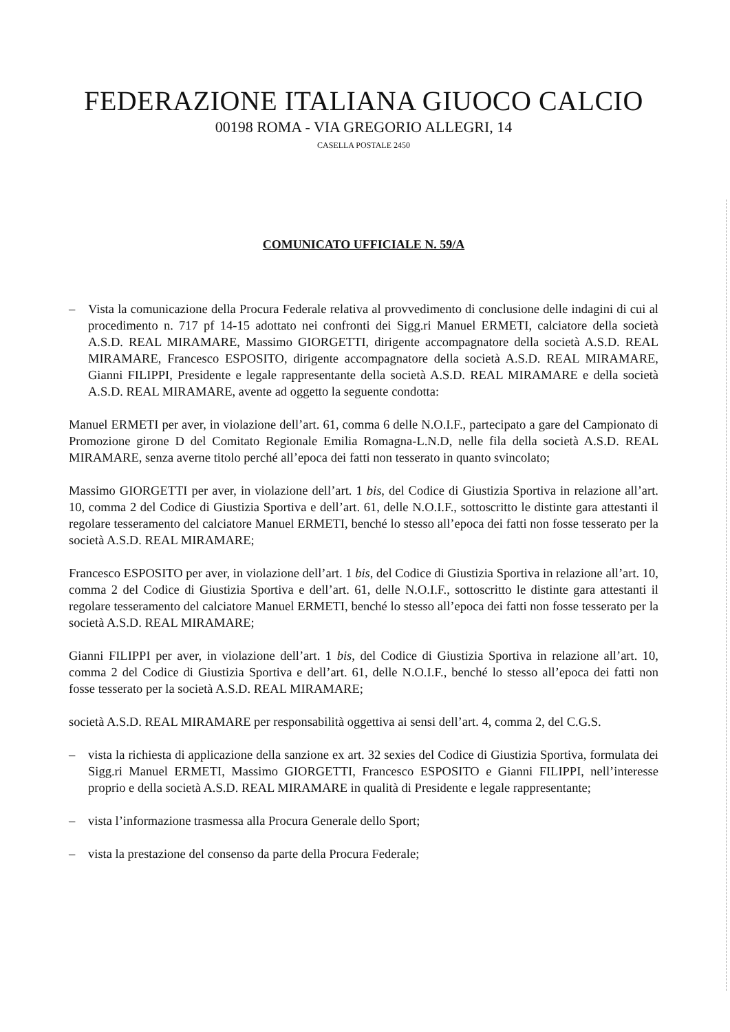FEDERAZIONE ITALIANA GIUOCO CALCIO
00198 ROMA - VIA GREGORIO ALLEGRI, 14
CASELLA POSTALE 2450
COMUNICATO UFFICIALE N. 59/A
– Vista la comunicazione della Procura Federale relativa al provvedimento di conclusione delle indagini di cui al procedimento n. 717 pf 14-15 adottato nei confronti dei Sigg.ri Manuel ERMETI, calciatore della società A.S.D. REAL MIRAMARE, Massimo GIORGETTI, dirigente accompagnatore della società A.S.D. REAL MIRAMARE, Francesco ESPOSITO, dirigente accompagnatore della società A.S.D. REAL MIRAMARE, Gianni FILIPPI, Presidente e legale rappresentante della società A.S.D. REAL MIRAMARE e della società A.S.D. REAL MIRAMARE, avente ad oggetto la seguente condotta:
Manuel ERMETI per aver, in violazione dell’art. 61, comma 6 delle N.O.I.F., partecipato a gare del Campionato di Promozione girone D del Comitato Regionale Emilia Romagna-L.N.D, nelle fila della società A.S.D. REAL MIRAMARE, senza averne titolo perché all’epoca dei fatti non tesserato in quanto svincolato;
Massimo GIORGETTI per aver, in violazione dell’art. 1 bis, del Codice di Giustizia Sportiva in relazione all’art. 10, comma 2 del Codice di Giustizia Sportiva e dell’art. 61, delle N.O.I.F., sottoscritto le distinte gara attestanti il regolare tesseramento del calciatore Manuel ERMETI, benché lo stesso all’epoca dei fatti non fosse tesserato per la società A.S.D. REAL MIRAMARE;
Francesco ESPOSITO per aver, in violazione dell’art. 1 bis, del Codice di Giustizia Sportiva in relazione all’art. 10, comma 2 del Codice di Giustizia Sportiva e dell’art. 61, delle N.O.I.F., sottoscritto le distinte gara attestanti il regolare tesseramento del calciatore Manuel ERMETI, benché lo stesso all’epoca dei fatti non fosse tesserato per la società A.S.D. REAL MIRAMARE;
Gianni FILIPPI per aver, in violazione dell’art. 1 bis, del Codice di Giustizia Sportiva in relazione all’art. 10, comma 2 del Codice di Giustizia Sportiva e dell’art. 61, delle N.O.I.F., benché lo stesso all’epoca dei fatti non fosse tesserato per la società A.S.D. REAL MIRAMARE;
società A.S.D. REAL MIRAMARE per responsabilità oggettiva ai sensi dell’art. 4, comma 2, del C.G.S.
– vista la richiesta di applicazione della sanzione ex art. 32 sexies del Codice di Giustizia Sportiva, formulata dei Sigg.ri Manuel ERMETI, Massimo GIORGETTI, Francesco ESPOSITO e Gianni FILIPPI, nell’interesse proprio e della società A.S.D. REAL MIRAMARE in qualità di Presidente e legale rappresentante;
– vista l’informazione trasmessa alla Procura Generale dello Sport;
– vista la prestazione del consenso da parte della Procura Federale;